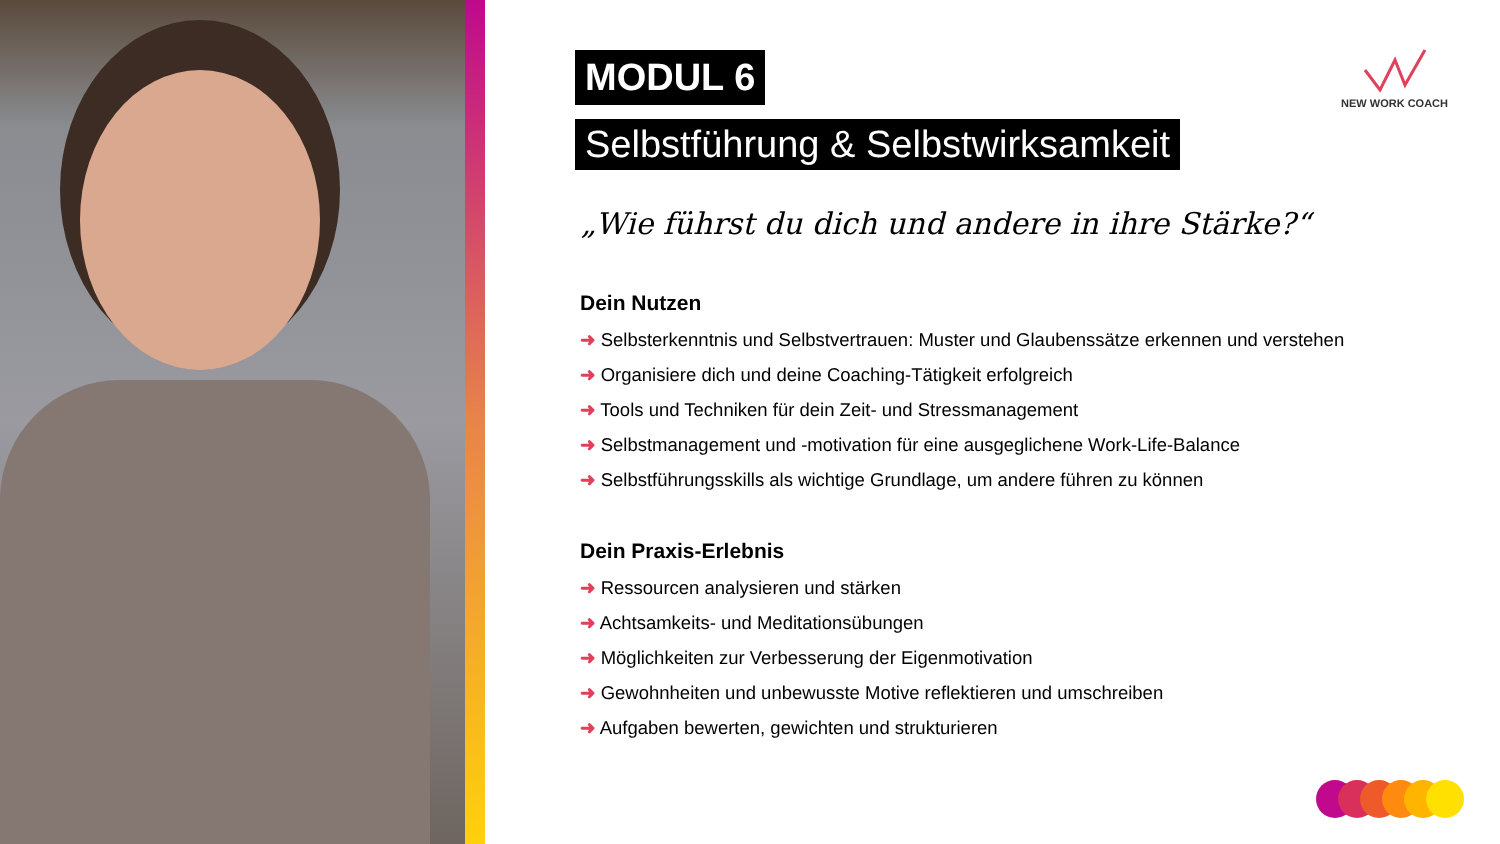NEW WORK COACH
MODUL 6
Selbstführung & Selbstwirksamkeit
„Wie führst du dich und andere in ihre Stärke?“
Dein Nutzen
➜ Selbsterkenntnis und Selbstvertrauen: Muster und Glaubenssätze erkennen und verstehen
➜ Organisiere dich und deine Coaching-Tätigkeit erfolgreich
➜ Tools und Techniken für dein Zeit- und Stressmanagement
➜ Selbstmanagement und -motivation für eine ausgeglichene Work-Life-Balance
➜ Selbstführungsskills als wichtige Grundlage, um andere führen zu können
Dein Praxis-Erlebnis
➜ Ressourcen analysieren und stärken
➜ Achtsamkeits- und Meditationsübungen
➜ Möglichkeiten zur Verbesserung der Eigenmotivation
➜ Gewohnheiten und unbewusste Motive reflektieren und umschreiben
➜ Aufgaben bewerten, gewichten und strukturieren